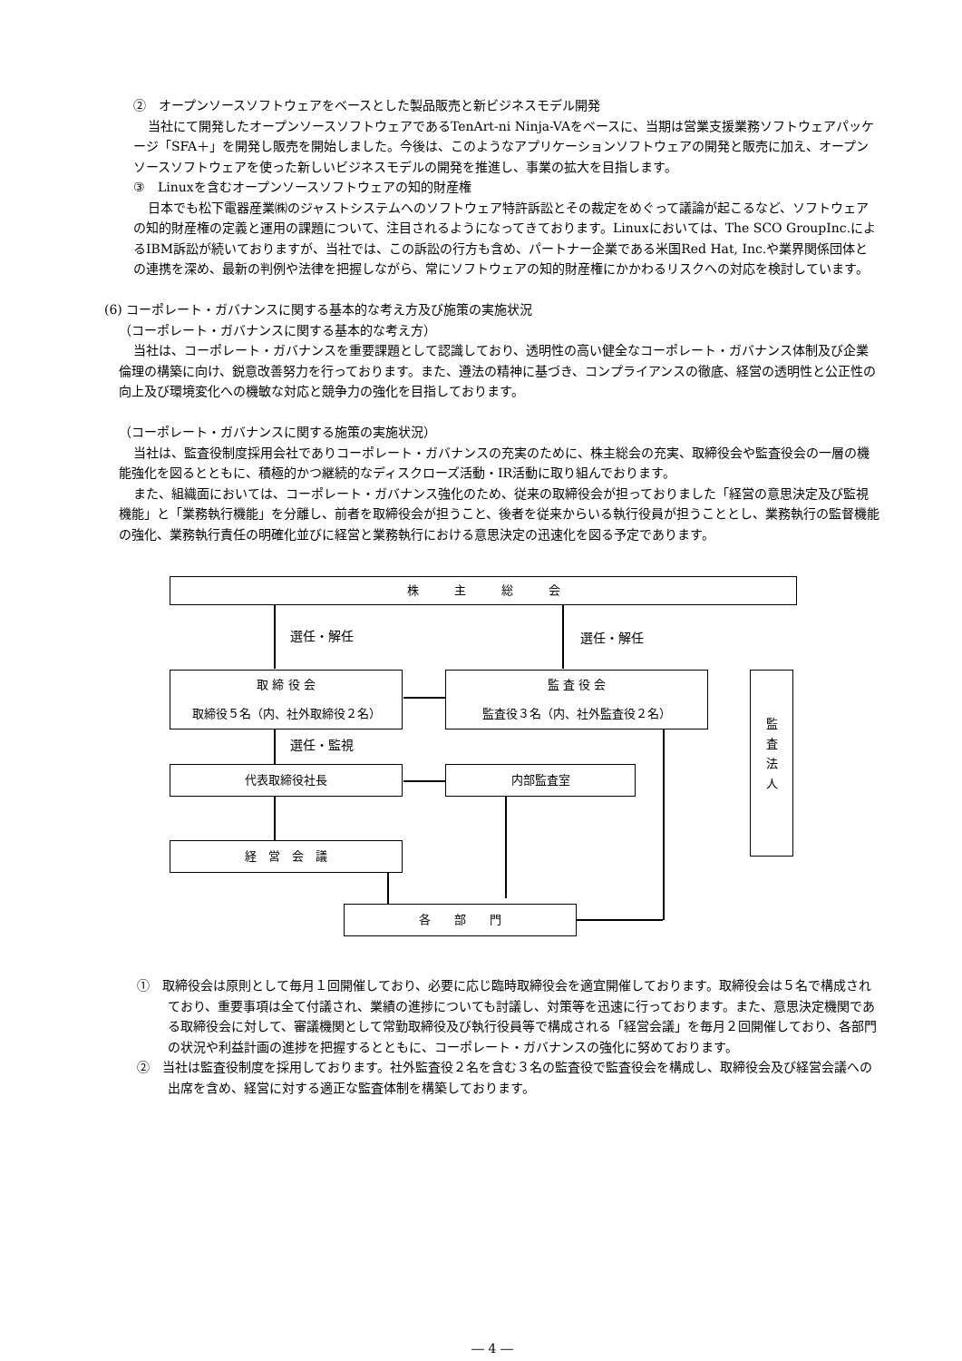②　オープンソースソフトウェアをベースとした製品販売と新ビジネスモデル開発
当社にて開発したオープンソースソフトウェアであるTenArt-ni Ninja-VAをベースに、当期は営業支援業務ソフトウェアパッケージ「SFA＋」を開発し販売を開始しました。今後は、このようなアプリケーションソフトウェアの開発と販売に加え、オープンソースソフトウェアを使った新しいビジネスモデルの開発を推進し、事業の拡大を目指します。
③　Linuxを含むオープンソースソフトウェアの知的財産権
日本でも松下電器産業㈱のジャストシステムへのソフトウェア特許訴訟とその裁定をめぐって議論が起こるなど、ソフトウェアの知的財産権の定義と運用の課題について、注目されるようになってきております。Linuxにおいては、The SCO GroupInc.によるIBM訴訟が続いておりますが、当社では、この訴訟の行方も含め、パートナー企業である米国Red Hat, Inc.や業界関係団体との連携を深め、最新の判例や法律を把握しながら、常にソフトウェアの知的財産権にかかわるリスクへの対応を検討しています。
(6) コーポレート・ガバナンスに関する基本的な考え方及び施策の実施状況
（コーポレート・ガバナンスに関する基本的な考え方）
当社は、コーポレート・ガバナンスを重要課題として認識しており、透明性の高い健全なコーポレート・ガバナンス体制及び企業倫理の構築に向け、鋭意改善努力を行っております。また、遵法の精神に基づき、コンプライアンスの徹底、経営の透明性と公正性の向上及び環境変化への機敏な対応と競争力の強化を目指しております。
（コーポレート・ガバナンスに関する施策の実施状況）
当社は、監査役制度採用会社でありコーポレート・ガバナンスの充実のために、株主総会の充実、取締役会や監査役会の一層の機能強化を図るとともに、積極的かつ継続的なディスクローズ活動・IR活動に取り組んでおります。
また、組織面においては、コーポレート・ガバナンス強化のため、従来の取締役会が担っておりました「経営の意思決定及び監視機能」と「業務執行機能」を分離し、前者を取締役会が担うこと、後者を従来からいる執行役員が担うこととし、業務執行の監督機能の強化、業務執行責任の明確化並びに経営と業務執行における意思決定の迅速化を図る予定であります。
株　　　主　　　総　　　会
選任・解任 選任・解任
取 締 役 会
取締役５名（内、社外取締役２名）
監 査 役 会
監査役３名（内、社外監査役２名）
監
査
法
人
選任・監視
代表取締役社長 内部監査室
経　営　会　議
各　　部　　門
①　取締役会は原則として毎月１回開催しており、必要に応じ臨時取締役会を適宜開催しております。取締役会は５名で構成されており、重要事項は全て付議され、業績の進捗についても討議し、対策等を迅速に行っております。また、意思決定機関である取締役会に対して、審議機関として常勤取締役及び執行役員等で構成される「経営会議」を毎月２回開催しており、各部門の状況や利益計画の進捗を把握するとともに、コーポレート・ガバナンスの強化に努めております。
②　当社は監査役制度を採用しております。社外監査役２名を含む３名の監査役で監査役会を構成し、取締役会及び経営会議への出席を含め、経営に対する適正な監査体制を構築しております。
― 4 ―